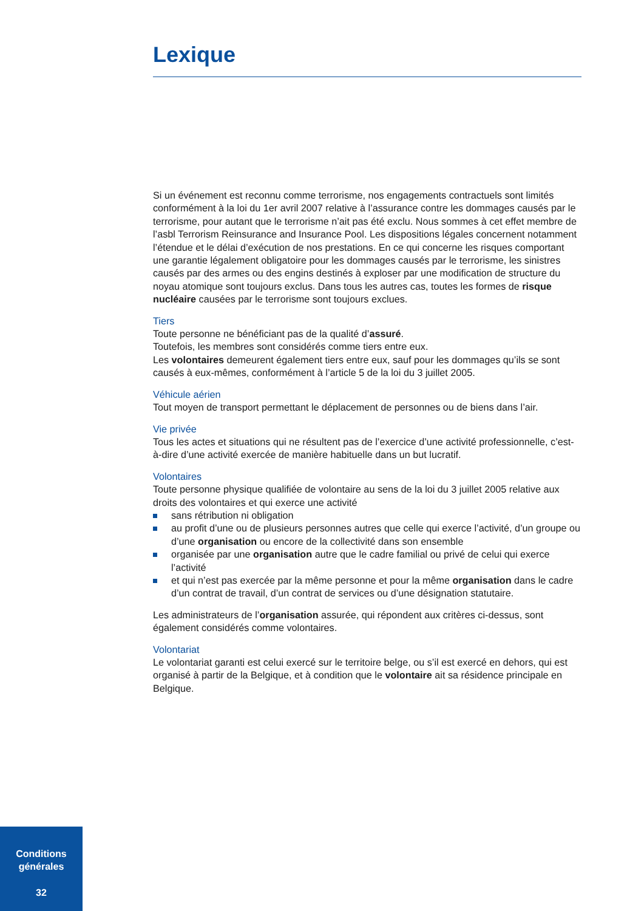Lexique
Si un événement est reconnu comme terrorisme, nos engagements contractuels sont limités conformément à la loi du 1er avril 2007 relative à l’assurance contre les dommages causés par le terrorisme, pour autant que le terrorisme n’ait pas été exclu. Nous sommes à cet effet membre de l’asbl Terrorism Reinsurance and Insurance Pool. Les dispositions légales concernent notamment l’étendue et le délai d’exécution de nos prestations. En ce qui concerne les risques comportant une garantie légalement obligatoire pour les dommages causés par le terrorisme, les sinistres causés par des armes ou des engins destinés à exploser par une modification de structure du noyau atomique sont toujours exclus. Dans tous les autres cas, toutes les formes de risque nucléaire causées par le terrorisme sont toujours exclues.
Tiers
Toute personne ne bénéficiant pas de la qualité d’assuré.
Toutefois, les membres sont considérés comme tiers entre eux.
Les volontaires demeurent également tiers entre eux, sauf pour les dommages qu’ils se sont causés à eux-mêmes, conformément à l’article 5 de la loi du 3 juillet 2005.
Véhicule aérien
Tout moyen de transport permettant le déplacement de personnes ou de biens dans l’air.
Vie privée
Tous les actes et situations qui ne résultent pas de l’exercice d’une activité professionnelle, c’est-à-dire d’une activité exercée de manière habituelle dans un but lucratif.
Volontaires
Toute personne physique qualifiée de volontaire au sens de la loi du 3 juillet 2005 relative aux droits des volontaires et qui exerce une activité
sans rétribution ni obligation
au profit d’une ou de plusieurs personnes autres que celle qui exerce l’activité, d’un groupe ou d’une organisation ou encore de la collectivité dans son ensemble
organisée par une organisation autre que le cadre familial ou privé de celui qui exerce l’activité
et qui n’est pas exercée par la même personne et pour la même organisation dans le cadre d’un contrat de travail, d’un contrat de services ou d’une désignation statutaire.
Les administrateurs de l’organisation assurée, qui répondent aux critères ci-dessus, sont également considérés comme volontaires.
Volontariat
Le volontariat garanti est celui exercé sur le territoire belge, ou s’il est exercé en dehors, qui est organisé à partir de la Belgique, et à condition que le volontaire ait sa résidence principale en Belgique.
Conditions
générales
32